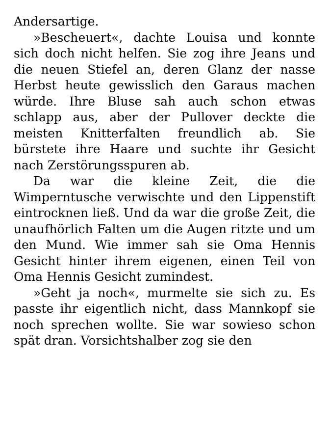Andersartige.
»Bescheuert«, dachte Louisa und konnte sich doch nicht helfen. Sie zog ihre Jeans und die neuen Stiefel an, deren Glanz der nasse Herbst heute gewisslich den Garaus machen würde. Ihre Bluse sah auch schon etwas schlapp aus, aber der Pullover deckte die meisten Knitterfalten freundlich ab. Sie bürstete ihre Haare und suchte ihr Gesicht nach Zerstörungsspuren ab.
Da war die kleine Zeit, die die Wimperntusche verwischte und den Lippenstift eintrocknen ließ. Und da war die große Zeit, die unaufhörlich Falten um die Augen ritzte und um den Mund. Wie immer sah sie Oma Hennis Gesicht hinter ihrem eigenen, einen Teil von Oma Hennis Gesicht zumindest.
»Geht ja noch«, murmelte sie sich zu. Es passte ihr eigentlich nicht, dass Mannkopf sie noch sprechen wollte. Sie war sowieso schon spät dran. Vorsichtshalber zog sie den